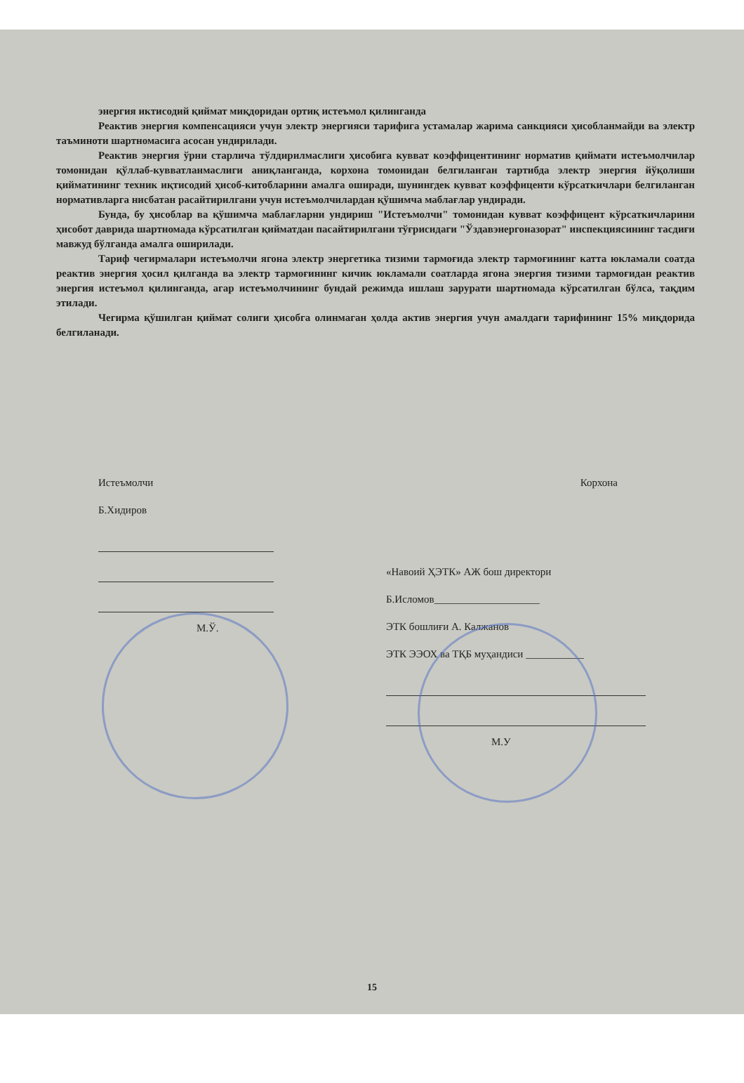энергия иктисодий қиймат миқдоридан ортиқ истеъмол қилинганда
Реактив энергия компенсацияси учун электр энергияси тарифига устамалар жарима санкцияси ҳисобланмайди ва электр таъминоти шартномасига асосан ундирилади.
Реактив энергия ўрни старлича тўлдирилмаслиги ҳисобига кувват коэффицентининг норматив қиймати истеъмолчилар томонидан қўллаб-кувватланмаслиги аниқланганда, корхона томонидан белгиланган тартибда электр энергия йўқолиши қийматининг техник иқтисодий ҳисоб-китобларини амалга оширади, шунингдек кувват коэффиценти кўрсаткичлари белгиланган нормативларга нисбатан расайтирилгани учун истеъмолчилардан қўшимча маблағлар ундиради.
Бунда, бу ҳисоблар ва қўшимча маблағларни ундириш "Истеъмолчи" томонидан кувват коэффицент кўрсаткичларини ҳисобот даврида шартномада кўрсатилган қийматдан пасайтирилгани тўғрисидаги "Ўздавэнергоназорат" инспекциясининг тасдиғи мавжуд бўлганда амалга оширилади.
Тариф чегирмалари истеъмолчи ягона электр энергетика тизими тармоғида электр тармоғининг катта юкламали соатда реактив энергия ҳосил қилганда ва электр тармоғининг кичик юкламали соатларда ягона энергия тизими тармоғидан реактив энергия истеъмол қилинганда, агар истеъмолчининг бундай режимда ишлаш зарурати шартномада кўрсатилган бўлса, тақдим этилади.
Чегирма қўшилган қиймат солиги ҳисобга олинмаган ҳолда актив энергия учун амалдаги тарифининг 15% миқдорида белгиланади.
Истеъмолчи
Б.Хидиров
М.Ў.
Корхона
«Навоий ҲЭТК» АЖ бош директори
Б.Исломов____________________
ЭТК бошлиғи А. Калжанов
ЭТК ЭЭОХ ва ТҚБ муҳандиси ___________
М.У
15